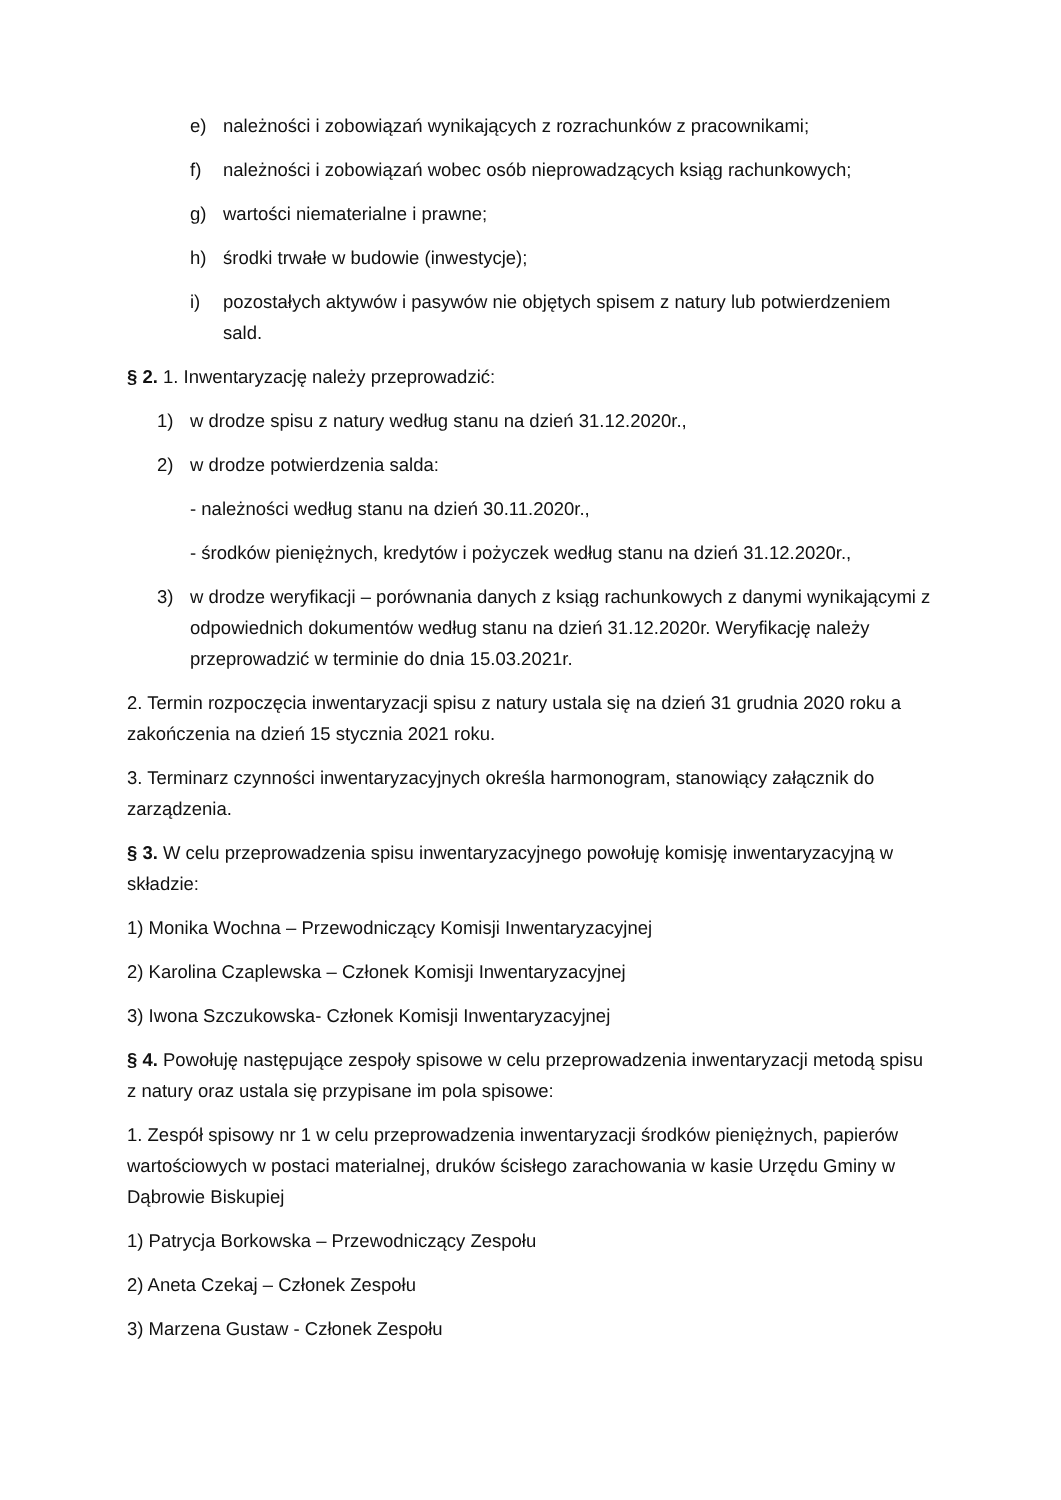e) należności i zobowiązań wynikających z rozrachunków z pracownikami;
f) należności i zobowiązań wobec osób nieprowadzących ksiąg rachunkowych;
g) wartości niematerialne i prawne;
h) środki trwałe w budowie (inwestycje);
i) pozostałych aktywów i pasywów nie objętych spisem z natury lub potwierdzeniem sald.
§ 2. 1. Inwentaryzację należy przeprowadzić:
1) w drodze spisu z natury według stanu na dzień 31.12.2020r.,
2) w drodze potwierdzenia salda:
- należności według stanu na dzień 30.11.2020r.,
- środków pieniężnych, kredytów i pożyczek według stanu na dzień 31.12.2020r.,
3) w drodze weryfikacji – porównania danych z ksiąg rachunkowych z danymi wynikającymi z odpowiednich dokumentów według stanu na dzień 31.12.2020r. Weryfikację należy przeprowadzić w terminie do dnia 15.03.2021r.
2. Termin rozpoczęcia inwentaryzacji spisu z natury ustala się na dzień 31 grudnia 2020 roku a zakończenia na dzień 15 stycznia 2021 roku.
3. Terminarz czynności inwentaryzacyjnych określa harmonogram, stanowiący załącznik do zarządzenia.
§ 3. W celu przeprowadzenia spisu inwentaryzacyjnego powołuję komisję inwentaryzacyjną w składzie:
1) Monika Wochna – Przewodniczący Komisji Inwentaryzacyjnej
2) Karolina Czaplewska – Członek Komisji Inwentaryzacyjnej
3) Iwona Szczukowska- Członek Komisji Inwentaryzacyjnej
§ 4. Powołuję następujące zespoły spisowe w celu przeprowadzenia inwentaryzacji metodą spisu z natury oraz ustala się przypisane im pola spisowe:
1. Zespół spisowy nr 1 w celu przeprowadzenia inwentaryzacji środków pieniężnych, papierów wartościowych w postaci materialnej, druków ścisłego zarachowania w kasie Urzędu Gminy w Dąbrowie Biskupiej
1) Patrycja Borkowska – Przewodniczący Zespołu
2) Aneta Czekaj – Członek Zespołu
3) Marzena Gustaw - Członek Zespołu